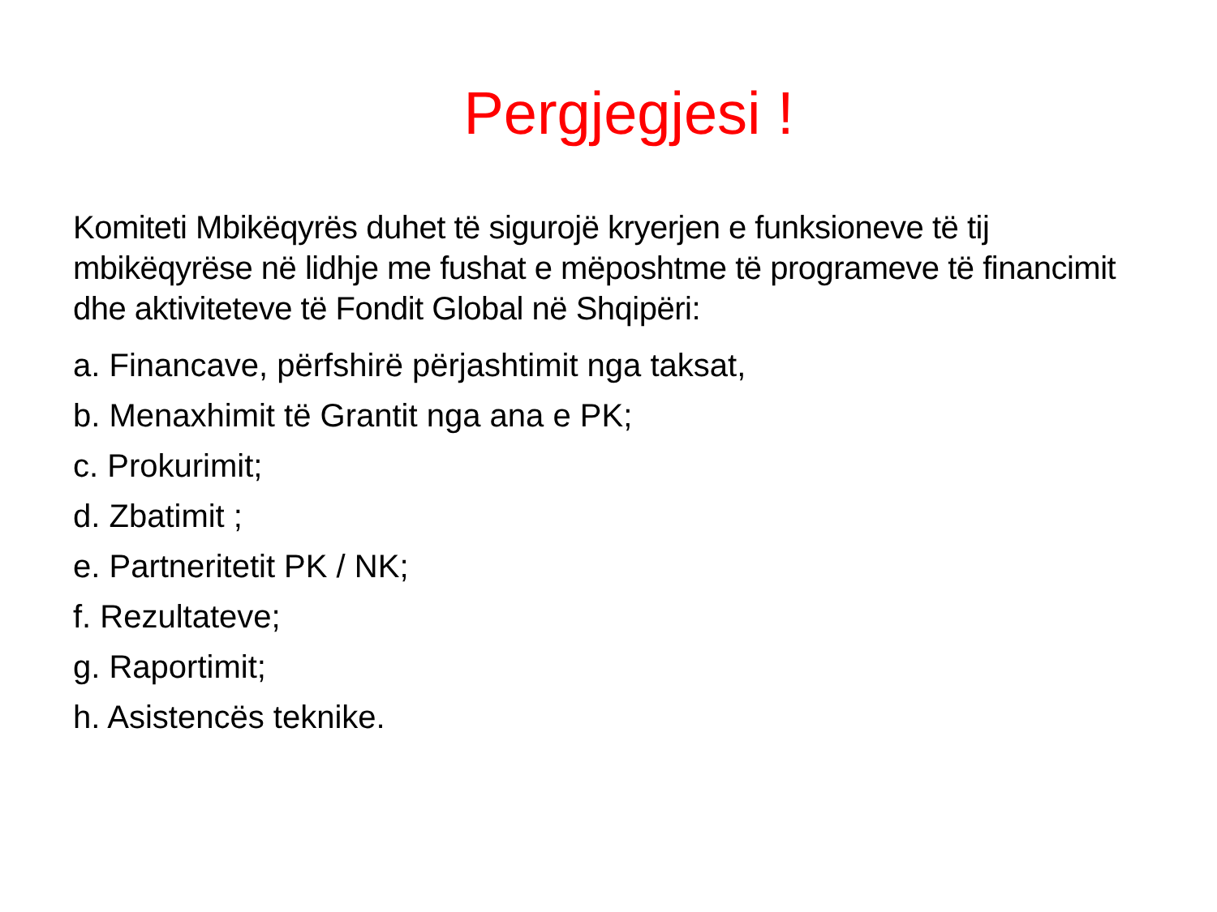Pergjegjesi !
Komiteti Mbikëqyrës duhet të sigurojë kryerjen e funksioneve të tij mbikëqyrëse në lidhje me fushat e mëposhtme të programeve të financimit dhe aktiviteteve të Fondit Global në Shqipëri:
a. Financave, përfshirë përjashtimit nga taksat,
b. Menaxhimit të Grantit nga ana e PK;
c. Prokurimit;
d. Zbatimit ;
e. Partneritetit PK / NK;
f. Rezultateve;
g. Raportimit;
h. Asistencës teknike.